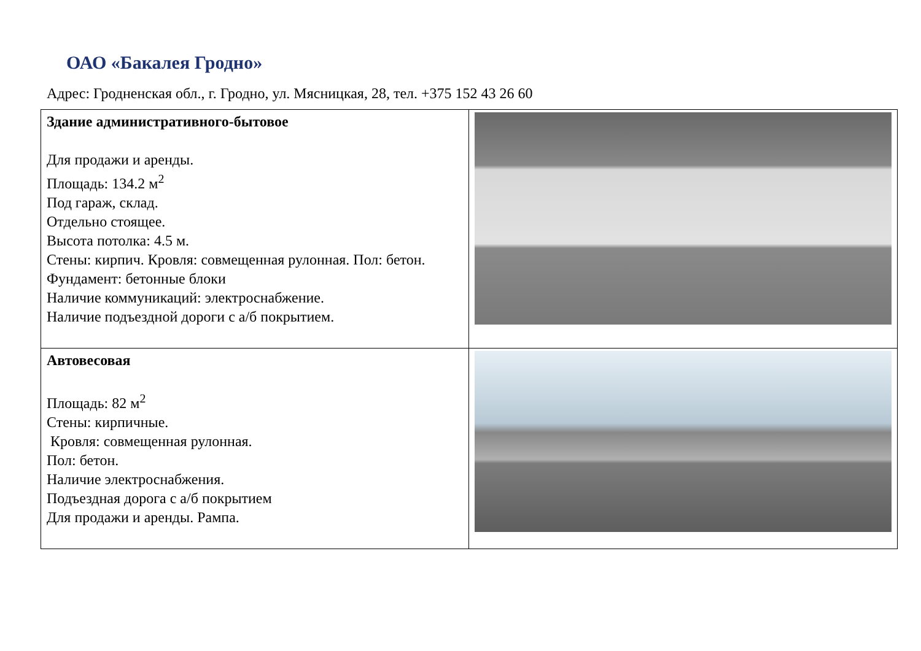ОАО «Бакалея Гродно»
Адрес: Гродненская обл., г. Гродно, ул. Мясницкая, 28, тел. +375 152 43 26 60
| Здание административного-бытовое Для продажи и аренды. Площадь: 134.2 м<sup>2</sup> Под гараж, склад. Отдельно стоящее. Высота потолка: 4.5 м. Стены: кирпич. Кровля: совмещенная рулонная. Пол: бетон. Фундамент: бетонные блоки Наличие коммуникаций: электроснабжение. Наличие подъездной дороги с а/б покрытием. | |
| Автовесовая Площадь: 82 м<sup>2</sup> Стены: кирпичные. Кровля: совмещенная рулонная. Пол: бетон. Наличие электроснабжения. Подъездная дорога с а/б покрытием Для продажи и аренды. Рампа. | |